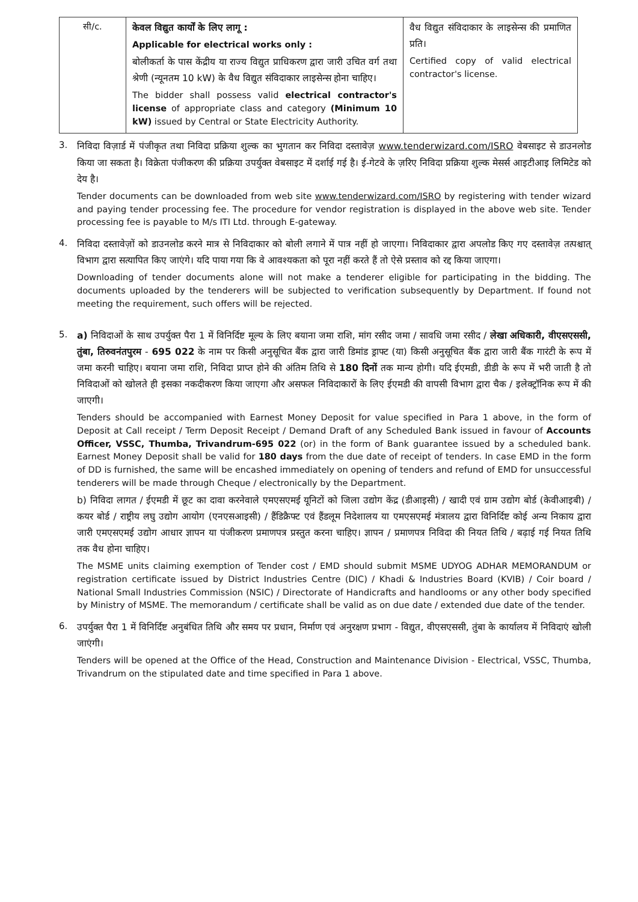| सी/c. | केवल विद्युत कार्यों के लिए लागू : Applicable for electrical works only : बोलीकर्ता के पास केंद्रीय या राज्य विद्युत प्राधिकरण द्वारा जारी उचित वर्ग तथा श्रेणी (न्यूनतम 10 kW) के वैध विद्युत संविदाकार लाइसेन्स होना चाहिए। The bidder shall possess valid electrical contractor's license of appropriate class and category (Minimum 10 kW) issued by Central or State Electricity Authority. | वैध विद्युत संविदाकार के लाइसेन्स की प्रमाणित प्रति। Certified copy of valid electrical contractor's license. |
3.
निविदा विज़ार्ड में पंजीकृत तथा निविदा प्रक्रिया शुल्क का भुगतान कर निविदा दस्तावेज़ www.tenderwizard.com/ISRO वेबसाइट से डाउनलोड किया जा सकता है। विक्रेता पंजीकरण की प्रक्रिया उपर्युक्त वेबसाइट में दर्शाई गई है। ई-गेटवे के ज़रिए निविदा प्रक्रिया शुल्क मेसर्स आइटीआइ लिमिटेड को देय है।
Tender documents can be downloaded from web site www.tenderwizard.com/ISRO by registering with tender wizard and paying tender processing fee. The procedure for vendor registration is displayed in the above web site. Tender processing fee is payable to M/s ITI Ltd. through E-gateway.
4.
निविदा दस्तावेज़ों को डाउनलोड करने मात्र से निविदाकार को बोली लगाने में पात्र नहीं हो जाएगा। निविदाकार द्वारा अपलोड किए गए दस्तावेज़ तत्पश्चात् विभाग द्वारा सत्यापित किए जाएंगे। यदि पाया गया कि वे आवश्यकता को पूरा नहीं करते हैं तो ऐसे प्रस्ताव को रद्द किया जाएगा।
Downloading of tender documents alone will not make a tenderer eligible for participating in the bidding. The documents uploaded by the tenderers will be subjected to verification subsequently by Department. If found not meeting the requirement, such offers will be rejected.
5.
a) निविदाओं के साथ उपर्युक्त पैरा 1 में विनिर्दिष्ट मूल्य के लिए बयाना जमा राशि, मांग रसीद जमा / सावधि जमा रसीद / लेखा अधिकारी, वीएसएससी, तुंबा, तिरुवनंतपुरम - 695 022 के नाम पर किसी अनुसूचित बैंक द्वारा जारी डिमांड ड्राफ्ट (या) किसी अनुसूचित बैंक द्वारा जारी बैंक गारंटी के रूप में जमा करनी चाहिए। बयाना जमा राशि, निविदा प्राप्त होने की अंतिम तिथि से 180 दिनों तक मान्य होगी। यदि ईएमडी, डीडी के रूप में भरी जाती है तो निविदाओं को खोलते ही इसका नकदीकरण किया जाएगा और असफल निविदाकारों के लिए ईएमडी की वापसी विभाग द्वारा चैक / इलेक्ट्रॉनिक रूप में की जाएगी।
Tenders should be accompanied with Earnest Money Deposit for value specified in Para 1 above, in the form of Deposit at Call receipt / Term Deposit Receipt / Demand Draft of any Scheduled Bank issued in favour of Accounts Officer, VSSC, Thumba, Trivandrum-695 022 (or) in the form of Bank guarantee issued by a scheduled bank. Earnest Money Deposit shall be valid for 180 days from the due date of receipt of tenders. In case EMD in the form of DD is furnished, the same will be encashed immediately on opening of tenders and refund of EMD for unsuccessful tenderers will be made through Cheque / electronically by the Department.
b) निविदा लागत / ईएमडी में छूट का दावा करनेवाले एमएसएमई यूनिटों को जिला उद्योग केंद्र (डीआइसी) / खादी एवं ग्राम उद्योग बोर्ड (केवीआइबी) / कयर बोर्ड / राष्ट्रीय लघु उद्योग आयोग (एनएसआइसी) / हैंडिक्रैफ्ट एवं हैंडलूम निदेशालय या एमएसएमई मंत्रालय द्वारा विनिर्दिष्ट कोई अन्य निकाय द्वारा जारी एमएसएमई उद्योग आधार ज्ञापन या पंजीकरण प्रमाणपत्र प्रस्तुत करना चाहिए। ज्ञापन / प्रमाणपत्र निविदा की नियत तिथि / बढ़ाई गई नियत तिथि तक वैध होना चाहिए।
The MSME units claiming exemption of Tender cost / EMD should submit MSME UDYOG ADHAR MEMORANDUM or registration certificate issued by District Industries Centre (DIC) / Khadi & Industries Board (KVIB) / Coir board / National Small Industries Commission (NSIC) / Directorate of Handicrafts and handlooms or any other body specified by Ministry of MSME. The memorandum / certificate shall be valid as on due date / extended due date of the tender.
6.
उपर्युक्त पैरा 1 में विनिर्दिष्ट अनुबंधित तिथि और समय पर प्रधान, निर्माण एवं अनुरक्षण प्रभाग - विद्युत, वीएसएससी, तुंबा के कार्यालय में निविदाएं खोली जाएंगी।
Tenders will be opened at the Office of the Head, Construction and Maintenance Division - Electrical, VSSC, Thumba, Trivandrum on the stipulated date and time specified in Para 1 above.